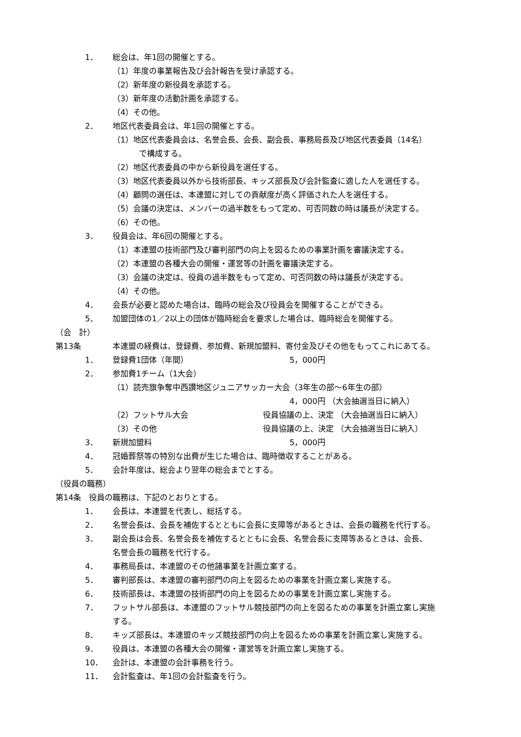1． 総会は、年1回の開催とする。
（1）年度の事業報告及び会計報告を受け承認する。
（2）新年度の新役員を承認する。
（3）新年度の活動計画を承認する。
（4）その他。
2． 地区代表委員会は、年1回の開催とする。
（1）地区代表委員会は、名誉会長、会長、副会長、事務局長及び地区代表委員（14名）
で構成する。
（2）地区代表委員の中から新役員を選任する。
（3）地区代表委員以外から技術部長、キッズ部長及び会計監査に適した人を選任する。
（4）顧問の選任は、本連盟に対しての貢献度が高く評価された人を選任する。
（5）会議の決定は、メンバーの過半数をもって定め、可否同数の時は議長が決定する。
（6）その他。
3． 役員会は、年6回の開催とする。
（1）本連盟の技術部門及び審判部門の向上を図るための事業計画を審議決定する。
（2）本連盟の各種大会の開催・運営等の計画を審議決定する。
（3）会議の決定は、役員の過半数をもって定め、可否同数の時は議長が決定する。
（4）その他。
4． 会長が必要と認めた場合は、臨時の総会及び役員会を開催することができる。
5． 加盟団体の1／2以上の団体が臨時総会を要求した場合は、臨時総会を開催する。
（会　計）
第13条 本連盟の経費は、登録費、参加費、新規加盟料、寄付金及びその他をもってこれにあてる。
1． 登録費1団体（年間） 5，000円
2． 参加費1チーム（1大会）
（1）読売旗争奪中西讃地区ジュニアサッカー大会（3年生の部～6年生の部）
4，000円 （大会抽選当日に納入）
（2）フットサル大会 役員協議の上、決定 （大会抽選当日に納入）
（3）その他 役員協議の上、決定 （大会抽選当日に納入）
3． 新規加盟料 5，000円
4． 冠婚葬祭等の特別な出費が生じた場合は、臨時徴収することがある。
5． 会計年度は、総会より翌年の総会までとする。
（役員の職務）
第14条　役員の職務は、下記のとおりとする。
1． 会長は、本連盟を代表し、総括する。
2． 名誉会長は、会長を補佐するとともに会長に支障等があるときは、会長の職務を代行する。
3． 副会長は会長、名誉会長を補佐するとともに会長、名誉会長に支障等あるときは、会長、
名誉会長の職務を代行する。
4． 事務局長は、本連盟のその他諸事業を計画立案する。
5． 審判部長は、本連盟の審判部門の向上を図るための事業を計画立案し実施する。
6． 技術部長は、本連盟の技術部門の向上を図るための事業を計画立案し実施する。
7． フットサル部長は、本連盟のフットサル競技部門の向上を図るための事業を計画立案し実施
する。
8． キッズ部長は、本連盟のキッズ競技部門の向上を図るための事業を計画立案し実施する。
9． 役員は、本連盟の各種大会の開催・運営等を計画立案し実施する。
10． 会計は、本連盟の会計事務を行う。
11． 会計監査は、年1回の会計監査を行う。